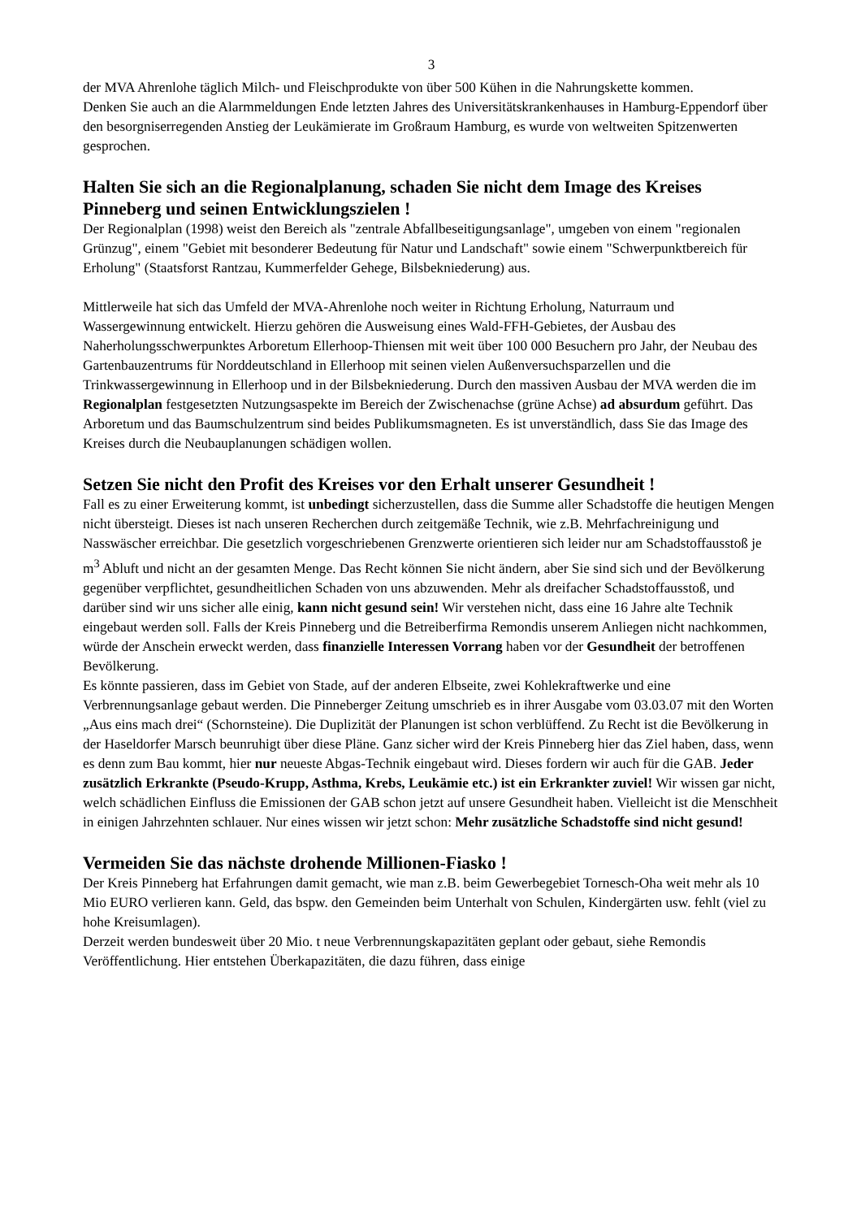3
der MVA Ahrenlohe täglich Milch- und Fleischprodukte von über 500 Kühen in die Nahrungskette kommen.
Denken Sie auch an die Alarmmeldungen Ende letzten Jahres des Universitätskrankenhauses in Hamburg-Eppendorf über den besorgniserregenden Anstieg der Leukämierate im Großraum Hamburg, es wurde von weltweiten Spitzenwerten gesprochen.
Halten Sie sich an die Regionalplanung, schaden Sie nicht dem Image des Kreises Pinneberg und seinen Entwicklungszielen !
Der Regionalplan (1998) weist den Bereich als "zentrale Abfallbeseitigungsanlage", umgeben von einem "regionalen Grünzug", einem "Gebiet mit besonderer Bedeutung für Natur und Landschaft" sowie einem "Schwerpunktbereich für Erholung" (Staatsforst Rantzau, Kummerfelder Gehege, Bilsbekniederung) aus.
Mittlerweile hat sich das Umfeld der MVA-Ahrenlohe noch weiter in Richtung Erholung, Naturraum und Wassergewinnung entwickelt. Hierzu gehören die Ausweisung eines Wald-FFH-Gebietes, der Ausbau des Naherholungsschwerpunktes Arboretum Ellerhoop-Thiensen mit weit über 100 000 Besuchern pro Jahr, der Neubau des Gartenbauzentrums für Norddeutschland in Ellerhoop mit seinen vielen Außenversuchsparzellen und die Trinkwassergewinnung in Ellerhoop und in der Bilsbekniederung. Durch den massiven Ausbau der MVA werden die im Regionalplan festgesetzten Nutzungsaspekte im Bereich der Zwischenachse (grüne Achse) ad absurdum geführt. Das Arboretum und das Baumschulzentrum sind beides Publikumsmagneten. Es ist unverständlich, dass Sie das Image des Kreises durch die Neubauplanungen schädigen wollen.
Setzen Sie nicht den Profit des Kreises vor den Erhalt unserer Gesundheit !
Fall es zu einer Erweiterung kommt, ist unbedingt sicherzustellen, dass die Summe aller Schadstoffe die heutigen Mengen nicht übersteigt. Dieses ist nach unseren Recherchen durch zeitgemäße Technik, wie z.B. Mehrfachreinigung und Nasswäscher erreichbar. Die gesetzlich vorgeschriebenen Grenzwerte orientieren sich leider nur am Schadstoffausstoß je m<sup>3</sup> Abluft und nicht an der gesamten Menge. Das Recht können Sie nicht ändern, aber Sie sind sich und der Bevölkerung gegenüber verpflichtet, gesundheitlichen Schaden von uns abzuwenden. Mehr als dreifacher Schadstoffausstoß, und darüber sind wir uns sicher alle einig, kann nicht gesund sein! Wir verstehen nicht, dass eine 16 Jahre alte Technik eingebaut werden soll. Falls der Kreis Pinneberg und die Betreiberfirma Remondis unserem Anliegen nicht nachkommen, würde der Anschein erweckt werden, dass finanzielle Interessen Vorrang haben vor der Gesundheit der betroffenen Bevölkerung.
Es könnte passieren, dass im Gebiet von Stade, auf der anderen Elbseite, zwei Kohlekraftwerke und eine Verbrennungsanlage gebaut werden. Die Pinneberger Zeitung umschrieb es in ihrer Ausgabe vom 03.03.07 mit den Worten „Aus eins mach drei“ (Schornsteine). Die Duplizität der Planungen ist schon verblüffend. Zu Recht ist die Bevölkerung in der Haseldorfer Marsch beunruhigt über diese Pläne. Ganz sicher wird der Kreis Pinneberg hier das Ziel haben, dass, wenn es denn zum Bau kommt, hier nur neueste Abgas-Technik eingebaut wird. Dieses fordern wir auch für die GAB. Jeder zusätzlich Erkrankte (Pseudo-Krupp, Asthma, Krebs, Leukämie etc.) ist ein Erkrankter zuviel! Wir wissen gar nicht, welch schädlichen Einfluss die Emissionen der GAB schon jetzt auf unsere Gesundheit haben. Vielleicht ist die Menschheit in einigen Jahrzehnten schlauer. Nur eines wissen wir jetzt schon: Mehr zusätzliche Schadstoffe sind nicht gesund!
Vermeiden Sie das nächste drohende Millionen-Fiasko !
Der Kreis Pinneberg hat Erfahrungen damit gemacht, wie man z.B. beim Gewerbegebiet Tornesch-Oha weit mehr als 10 Mio EURO verlieren kann. Geld, das bspw. den Gemeinden beim Unterhalt von Schulen, Kindergärten usw. fehlt (viel zu hohe Kreisumlagen).
Derzeit werden bundesweit über 20 Mio. t neue Verbrennungskapazitäten geplant oder gebaut, siehe Remondis Veröffentlichung. Hier entstehen Überkapazitäten, die dazu führen, dass einige